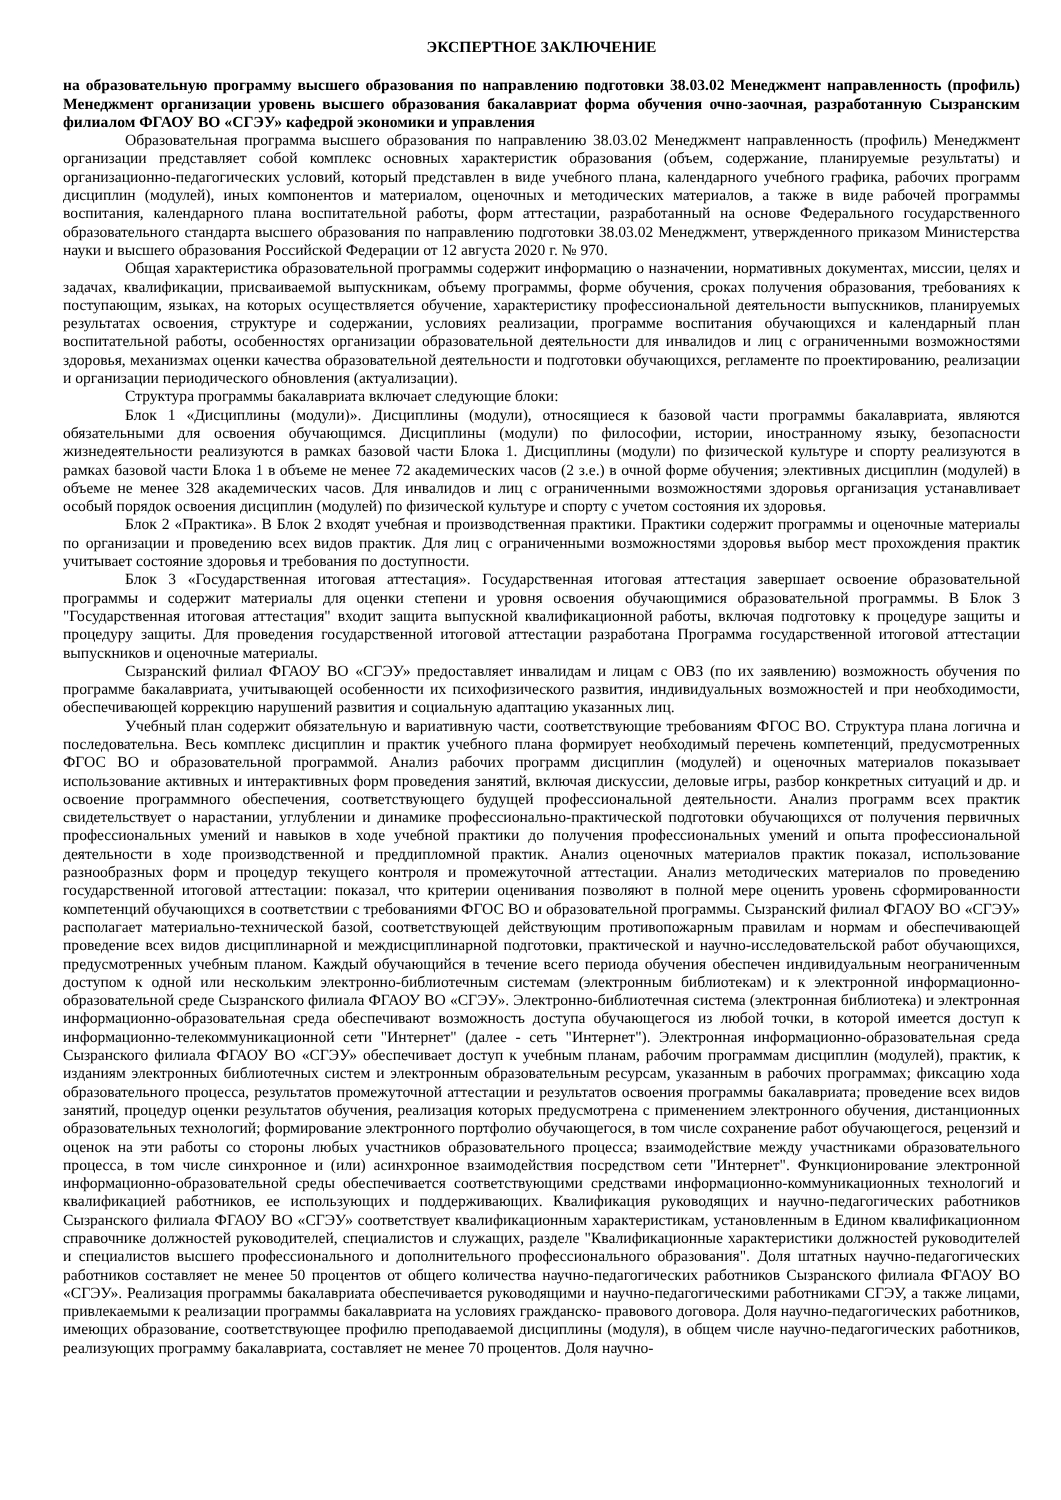ЭКСПЕРТНОЕ ЗАКЛЮЧЕНИЕ
на образовательную программу высшего образования по направлению подготовки 38.03.02 Менеджмент направленность (профиль) Менеджмент организации уровень высшего образования бакалавриат форма обучения очно-заочная, разработанную Сызранским филиалом ФГАОУ ВО «СГЭУ» кафедрой экономики и управления
Образовательная программа высшего образования по направлению 38.03.02 Менеджмент направленность (профиль) Менеджмент организации представляет собой комплекс основных характеристик образования (объем, содержание, планируемые результаты) и организационно-педагогических условий, который представлен в виде учебного плана, календарного учебного графика, рабочих программ дисциплин (модулей), иных компонентов и материалом, оценочных и методических материалов, а также в виде рабочей программы воспитания, календарного плана воспитательной работы, форм аттестации, разработанный на основе Федерального государственного образовательного стандарта высшего образования по направлению подготовки 38.03.02 Менеджмент, утвержденного приказом Министерства науки и высшего образования Российской Федерации от 12 августа 2020 г. № 970.
Общая характеристика образовательной программы содержит информацию о назначении, нормативных документах, миссии, целях и задачах, квалификации, присваиваемой выпускникам, объему программы, форме обучения, сроках получения образования, требованиях к поступающим, языках, на которых осуществляется обучение, характеристику профессиональной деятельности выпускников, планируемых результатах освоения, структуре и содержании, условиях реализации, программе воспитания обучающихся и календарный план воспитательной работы, особенностях организации образовательной деятельности для инвалидов и лиц с ограниченными возможностями здоровья, механизмах оценки качества образовательной деятельности и подготовки обучающихся, регламенте по проектированию, реализации и организации периодического обновления (актуализации).
Структура программы бакалавриата включает следующие блоки:
Блок 1 «Дисциплины (модули)». Дисциплины (модули), относящиеся к базовой части программы бакалавриата, являются обязательными для освоения обучающимся. Дисциплины (модули) по философии, истории, иностранному языку, безопасности жизнедеятельности реализуются в рамках базовой части Блока 1. Дисциплины (модули) по физической культуре и спорту реализуются в рамках базовой части Блока 1 в объеме не менее 72 академических часов (2 з.е.) в очной форме обучения; элективных дисциплин (модулей) в объеме не менее 328 академических часов. Для инвалидов и лиц с ограниченными возможностями здоровья организация устанавливает особый порядок освоения дисциплин (модулей) по физической культуре и спорту с учетом состояния их здоровья.
Блок 2 «Практика». В Блок 2 входят учебная и производственная практики. Практики содержит программы и оценочные материалы по организации и проведению всех видов практик. Для лиц с ограниченными возможностями здоровья выбор мест прохождения практик учитывает состояние здоровья и требования по доступности.
Блок 3 «Государственная итоговая аттестация». Государственная итоговая аттестация завершает освоение образовательной программы и содержит материалы для оценки степени и уровня освоения обучающимися образовательной программы. В Блок 3 "Государственная итоговая аттестация" входит защита выпускной квалификационной работы, включая подготовку к процедуре защиты и процедуру защиты. Для проведения государственной итоговой аттестации разработана Программа государственной итоговой аттестации выпускников и оценочные материалы.
Сызранский филиал ФГАОУ ВО «СГЭУ» предоставляет инвалидам и лицам с ОВЗ (по их заявлению) возможность обучения по программе бакалавриата, учитывающей особенности их психофизического развития, индивидуальных возможностей и при необходимости, обеспечивающей коррекцию нарушений развития и социальную адаптацию указанных лиц.
Учебный план содержит обязательную и вариативную части, соответствующие требованиям ФГОС ВО. Структура плана логична и последовательна. Весь комплекс дисциплин и практик учебного плана формирует необходимый перечень компетенций, предусмотренных ФГОС ВО и образовательной программой. Анализ рабочих программ дисциплин (модулей) и оценочных материалов показывает использование активных и интерактивных форм проведения занятий, включая дискуссии, деловые игры, разбор конкретных ситуаций и др. и освоение программного обеспечения, соответствующего будущей профессиональной деятельности. Анализ программ всех практик свидетельствует о нарастании, углублении и динамике профессионально-практической подготовки обучающихся от получения первичных профессиональных умений и навыков в ходе учебной практики до получения профессиональных умений и опыта профессиональной деятельности в ходе производственной и преддипломной практик. Анализ оценочных материалов практик показал, использование разнообразных форм и процедур текущего контроля и промежуточной аттестации. Анализ методических материалов по проведению государственной итоговой аттестации: показал, что критерии оценивания позволяют в полной мере оценить уровень сформированности компетенций обучающихся в соответствии с требованиями ФГОС ВО и образовательной программы. Сызранский филиал ФГАОУ ВО «СГЭУ» располагает материально-технической базой, соответствующей действующим противопожарным правилам и нормам и обеспечивающей проведение всех видов дисциплинарной и междисциплинарной подготовки, практической и научно-исследовательской работ обучающихся, предусмотренных учебным планом. Каждый обучающийся в течение всего периода обучения обеспечен индивидуальным неограниченным доступом к одной или нескольким электронно-библиотечным системам (электронным библиотекам) и к электронной информационно-образовательной среде Сызранского филиала ФГАОУ ВО «СГЭУ». Электронно-библиотечная система (электронная библиотека) и электронная информационно-образовательная среда обеспечивают возможность доступа обучающегося из любой точки, в которой имеется доступ к информационно-телекоммуникационной сети "Интернет" (далее - сеть "Интернет"). Электронная информационно-образовательная среда Сызранского филиала ФГАОУ ВО «СГЭУ» обеспечивает доступ к учебным планам, рабочим программам дисциплин (модулей), практик, к изданиям электронных библиотечных систем и электронным образовательным ресурсам, указанным в рабочих программах; фиксацию хода образовательного процесса, результатов промежуточной аттестации и результатов освоения программы бакалавриата; проведение всех видов занятий, процедур оценки результатов обучения, реализация которых предусмотрена с применением электронного обучения, дистанционных образовательных технологий; формирование электронного портфолио обучающегося, в том числе сохранение работ обучающегося, рецензий и оценок на эти работы со стороны любых участников образовательного процесса; взаимодействие между участниками образовательного процесса, в том числе синхронное и (или) асинхронное взаимодействия посредством сети "Интернет". Функционирование электронной информационно-образовательной среды обеспечивается соответствующими средствами информационно-коммуникационных технологий и квалификацией работников, ее использующих и поддерживающих. Квалификация руководящих и научно-педагогических работников Сызранского филиала ФГАОУ ВО «СГЭУ» соответствует квалификационным характеристикам, установленным в Едином квалификационном справочнике должностей руководителей, специалистов и служащих, разделе "Квалификационные характеристики должностей руководителей и специалистов высшего профессионального и дополнительного профессионального образования". Доля штатных научно-педагогических работников составляет не менее 50 процентов от общего количества научно-педагогических работников Сызранского филиала ФГАОУ ВО «СГЭУ». Реализация программы бакалавриата обеспечивается руководящими и научно-педагогическими работниками СГЭУ, а также лицами, привлекаемыми к реализации программы бакалавриата на условиях гражданско- правового договора. Доля научно-педагогических работников, имеющих образование, соответствующее профилю преподаваемой дисциплины (модуля), в общем числе научно-педагогических работников, реализующих программу бакалавриата, составляет не менее 70 процентов. Доля научно-